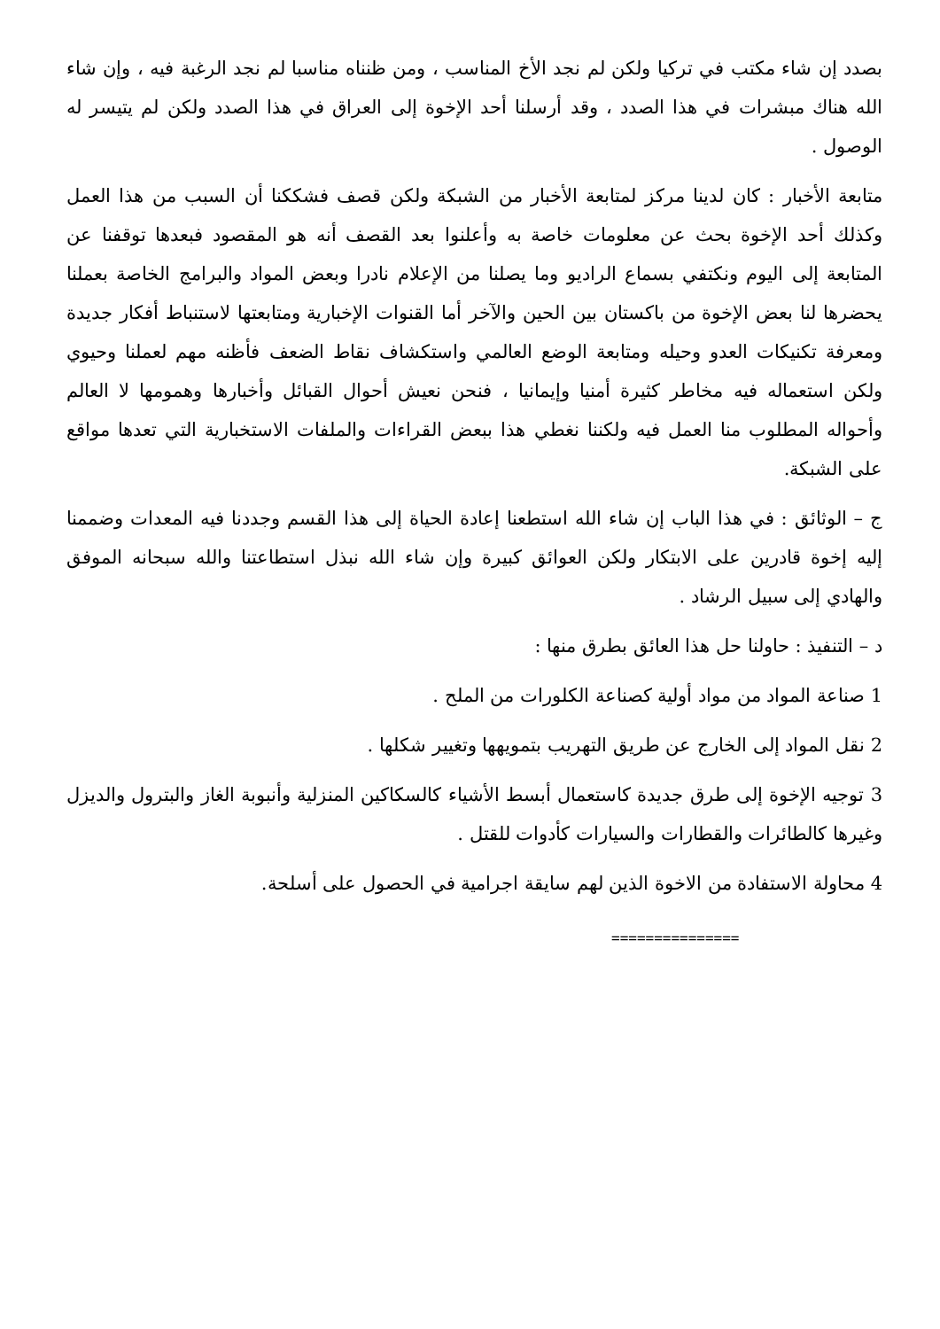بصدد إن شاء مكتب في تركيا ولكن لم نجد الأخ المناسب ، ومن ظنناه مناسبا لم نجد الرغبة فيه ، وإن شاء الله هناك مبشرات في هذا الصدد ، وقد أرسلنا أحد الإخوة إلى العراق في هذا الصدد ولكن لم يتيسر له الوصول .
متابعة الأخبار : كان لدينا مركز لمتابعة الأخبار من الشبكة ولكن قصف فشككنا أن السبب من هذا العمل وكذلك أحد الإخوة بحث عن معلومات خاصة به وأعلنوا بعد القصف أنه هو المقصود فبعدها توقفنا عن المتابعة إلى اليوم ونكتفي بسماع الراديو وما يصلنا من الإعلام نادرا وبعض المواد والبرامج الخاصة بعملنا يحضرها لنا بعض الإخوة من باكستان بين الحين والآخر أما القنوات الإخبارية ومتابعتها لاستنباط أفكار جديدة ومعرفة تكنيكات العدو وحيله ومتابعة الوضع العالمي واستكشاف نقاط الضعف فأظنه مهم لعملنا وحيوي ولكن استعماله فيه مخاطر كثيرة أمنيا وإيمانيا ، فنحن نعيش أحوال القبائل وأخبارها وهمومها لا العالم وأحواله المطلوب منا العمل فيه ولكننا نغطي هذا ببعض القراءات والملفات الاستخبارية التي تعدها مواقع على الشبكة.
ج – الوثائق : في هذا الباب إن شاء الله استطعنا إعادة الحياة إلى هذا القسم وجددنا فيه المعدات وضممنا إليه إخوة قادرين على الابتكار ولكن العوائق كبيرة وإن شاء الله نبذل استطاعتنا والله سبحانه الموفق والهادي إلى سبيل الرشاد .
د – التنفيذ : حاولنا حل هذا العائق بطرق منها :
1 صناعة المواد من مواد أولية كصناعة الكلورات من الملح .
2 نقل المواد إلى الخارج عن طريق التهريب بتمويهها وتغيير شكلها .
3 توجيه الإخوة إلى طرق جديدة كاستعمال أبسط الأشياء كالسكاكين المنزلية وأنبوبة الغاز والبترول والديزل وغيرها كالطائرات والقطارات والسيارات كأدوات للقتل .
4 محاولة الاستفادة من الاخوة الذين لهم سايقة اجرامية في الحصول على أسلحة.
===============